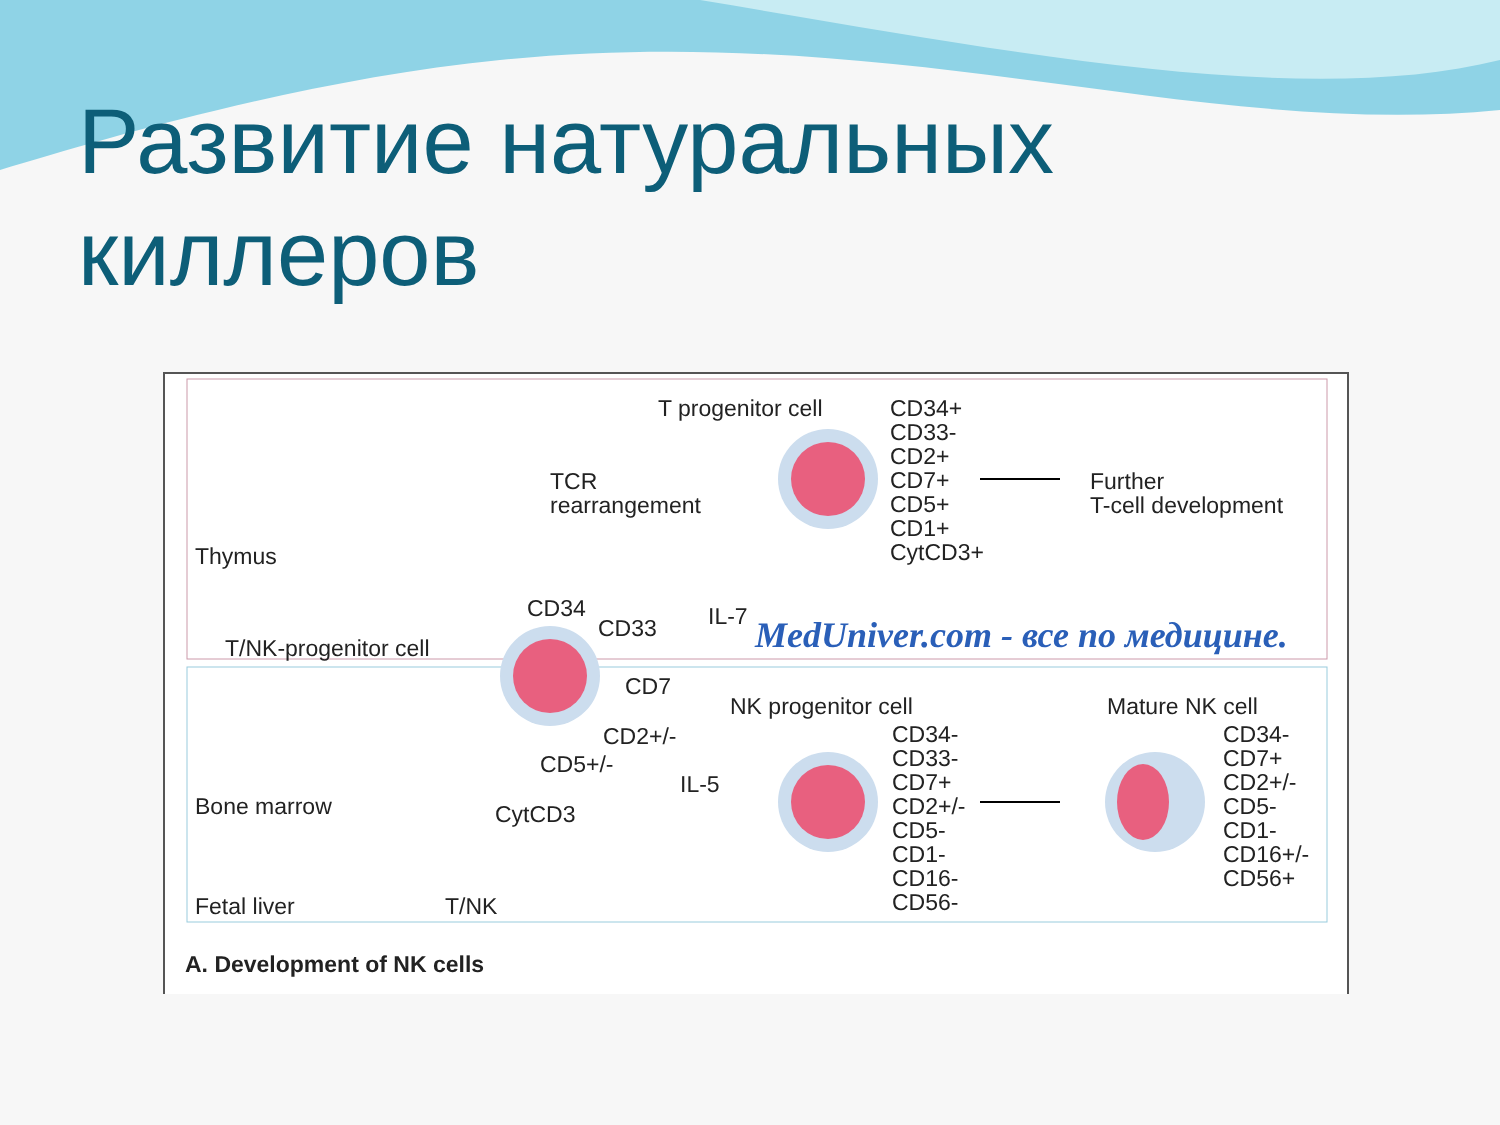Развитие натуральных
киллеров
T progenitor cell
CD34+
CD33-
CD2+
CD7+
CD5+
CD1+
CytCD3+
TCR
rearrangement
Further
T-cell development
Thymus
IL-7
CD34
CD33
T/NK-progenitor cell
MedUniver.com - все по медицине.
CD7
NK progenitor cell Mature NK cell
CD2+/-
CD5+/-
IL-5
CD34-
CD33-
CD7+
CD2+/-
CD5-
CD1-
CD16-
CD56-
CD34-
CD7+
CD2+/-
CD5-
CD1-
CD16+/-
CD56+
Bone marrow CytCD3
Fetal liver T/NK
A. Development of NK cells